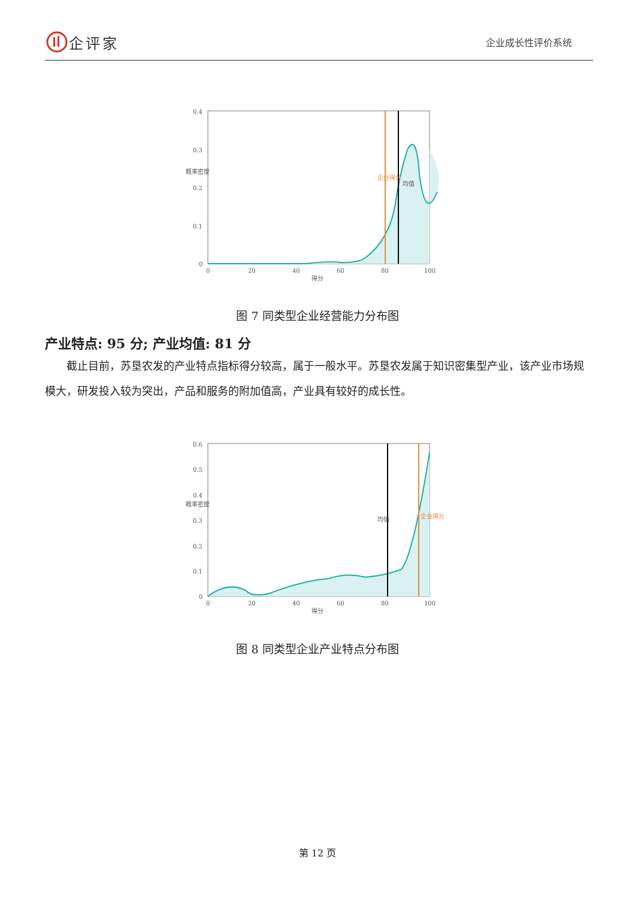企评家
企业成长性评价系统
0.4
0.3
0.2
0.1
0
0
20
40
60
80
100
得分
概率密度
企业得分
均值
图 7 同类型企业经营能力分布图
产业特点: 95 分; 产业均值: 81 分
截止目前，苏垦农发的产业特点指标得分较高，属于一般水平。苏垦农发属于知识密集型产业，该产业市场规模大，研发投入较为突出，产品和服务的附加值高，产业具有较好的成长性。
0.6
0.5
0.4
0.3
0.2
0.1
0
0
20
40
60
80
100
得分
概率密度
均值
企业得分
图 8 同类型企业产业特点分布图
第 12 页